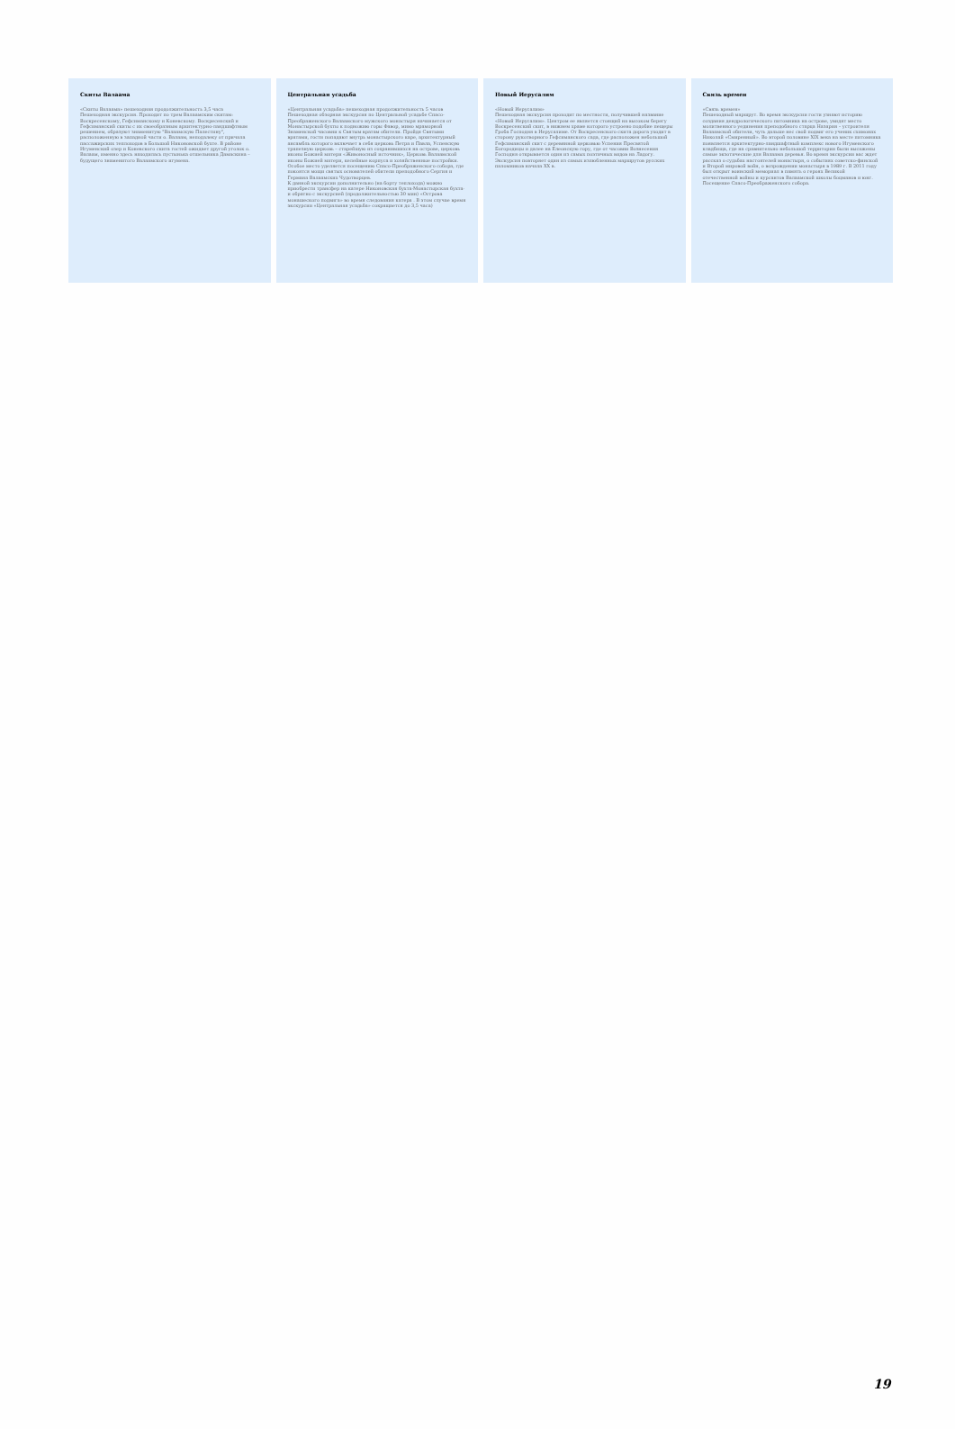Скиты Валаама
«Скиты Валаама» пешеходная продолжительность 3,5 часа
Пешеходная экскурсия. Проходит по трем Валаамским скитам: Воскресенскому, Гефсиманскому и Коневскому. Воскресенский и Гефсиманский скиты с их своеобразным архитектурно-ландшафтным решением, образуют знаменитую "Валаамскую Палестину", расположенную в западной части о. Валаам, неподалеку от причала пассажирских теплоходов в Большой Никоновской бухте. В районе Игуменский озер и Коневского скита гостей ожидает другой уголок о. Валаам, именно здесь находилась пустынька отшельника Дамаскина – будущего знаменитого Валаамского игумена.
Центральная усадьба
«Центральная усадьба» пешеходная продолжительность 5 часов
Пешеходная обзорная экскурсия по Центральной усадьбе Спасо-Преображенского Валаамского мужского монастыря начинается от Монастырской бухты к подножию горы Фавор, мимо мраморной Знаменской часовни к Святым вратам обители. Пройдя Святыми вратами, гости попадают внутрь монастырского каре, архитектурный ансамбль которого включает в себя церковь Петра и Павла, Успенскую трапезную церковь – старейшую из сохранившихся на острове, церковь иконы Божией матери «Живоносный источник», Церковь Валаамской иконы Божией матери, келейные корпуса и хозяйственные постройки. Особое место уделяется посещению Спасо-Преображенского собора, где покоятся мощи святых основателей обители преподобного Сергия и Германа Валаамских Чудотворцев.
К данной экскурсии дополнительно (на борту теплохода) можно приобрести трансфер на катере Никоновская бухта-Монастырская бухта-и обратно с экскурсией (продолжительностью 30 мин) «Острова монашеского подвига» во время следования катера . В этом случае время экскурсии «Центральная усадьба» сокращается до 3,5 часа)
Новый Иерусалим
«Новый Иерусалим»
Пешеходная экскурсия проходит по местности, получившей название «Новый Иерусалим». Центром ее является стоящий на высоком берегу Воскресенский скит, в нижнем храме которого устроено подобие пещеры Гроба Господня в Иерусалиме. От Воскресенского скита дорога уходит в сторону рукотворного Гефсиманского сада, где расположен небольшой Гефсиманский скит с деревянной церковью Успения Пресвятой Богородицы и далее на Елеонскую гору, где от часовни Вознесения Господня открывается один из самых поэтичных видов на Ладогу. Экскурсия повторяет один из самых излюбленных маршрутов русских паломников начала XX в.
Связь времен
«Связь времен»
Пешеходный маршрут. Во время экскурсии гости узнают историю создания дендрологического питомника на острове, увидят место молитвенного уединения преподобного старца Назария – устроителя Валаамской обители, чуть дальше нес свой подвиг его ученик схимонах Николай «Смиренный». Во второй половине XIX века на месте питомника появляется архитектурно-ландшафтный комплекс нового Игуменского кладбища, где на сравнительно небольшой территории были высажены самые экзотические для Валаама деревья. Во время экскурсии вас ждет рассказ о судьбах настоятелей монастыря, о событиях советско-финской и Второй мировой войн, о возрождении монастыря в 1989 г. В 2011 году был открыт воинский мемориал в память о героях Великой отечественной войны и курсантов Валаамской школы боцманов и юнг. Посещение Спасо-Преображенского собора.
19